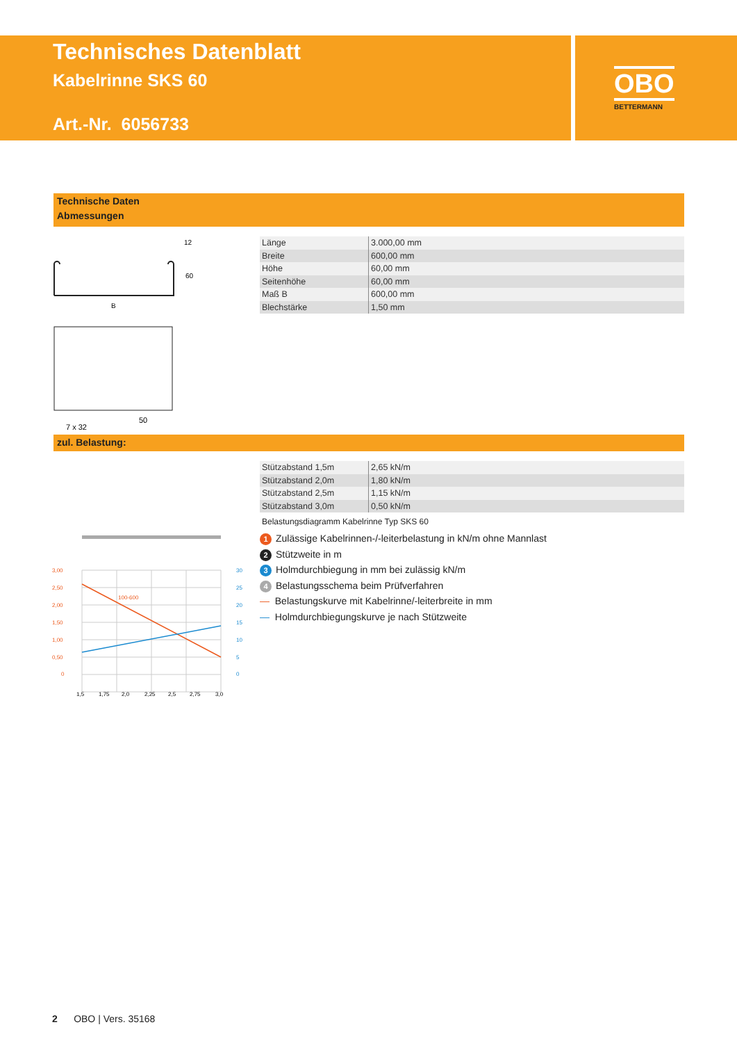Technisches Datenblatt
Kabelrinne SKS 60
Art.-Nr. 6056733
OBO
BETTERMANN
Technische Daten
Abmessungen
B
12
60
7 x 32
50
| Länge | 3.000,00 mm |
| Breite | 600,00 mm |
| Höhe | 60,00 mm |
| Seitenhöhe | 60,00 mm |
| Maß B | 600,00 mm |
| Blechstärke | 1,50 mm |
zul. Belastung:
| Stützabstand 1,5m | 2,65 kN/m |
| Stützabstand 2,0m | 1,80 kN/m |
| Stützabstand 2,5m | 1,15 kN/m |
| Stützabstand 3,0m | 0,50 kN/m |
Belastungsdiagramm Kabelrinne Typ SKS 60
1 Zulässige Kabelrinnen-/-leiterbelastung in kN/m ohne Mannlast
2 Stützweite in m
3 Holmdurchbiegung in mm bei zulässig kN/m
4 Belastungsschema beim Prüfverfahren
— Belastungskurve mit Kabelrinne/-leiterbreite in mm
— Holmdurchbiegungskurve je nach Stützweite
100-600
3,00
2,50
2,00
1,50
1,00
0,50
0
30
25
20
15
10
5
0
1,5
1,75
2,0
2,25
2,5
2,75
3,0
2 OBO | Vers. 35168